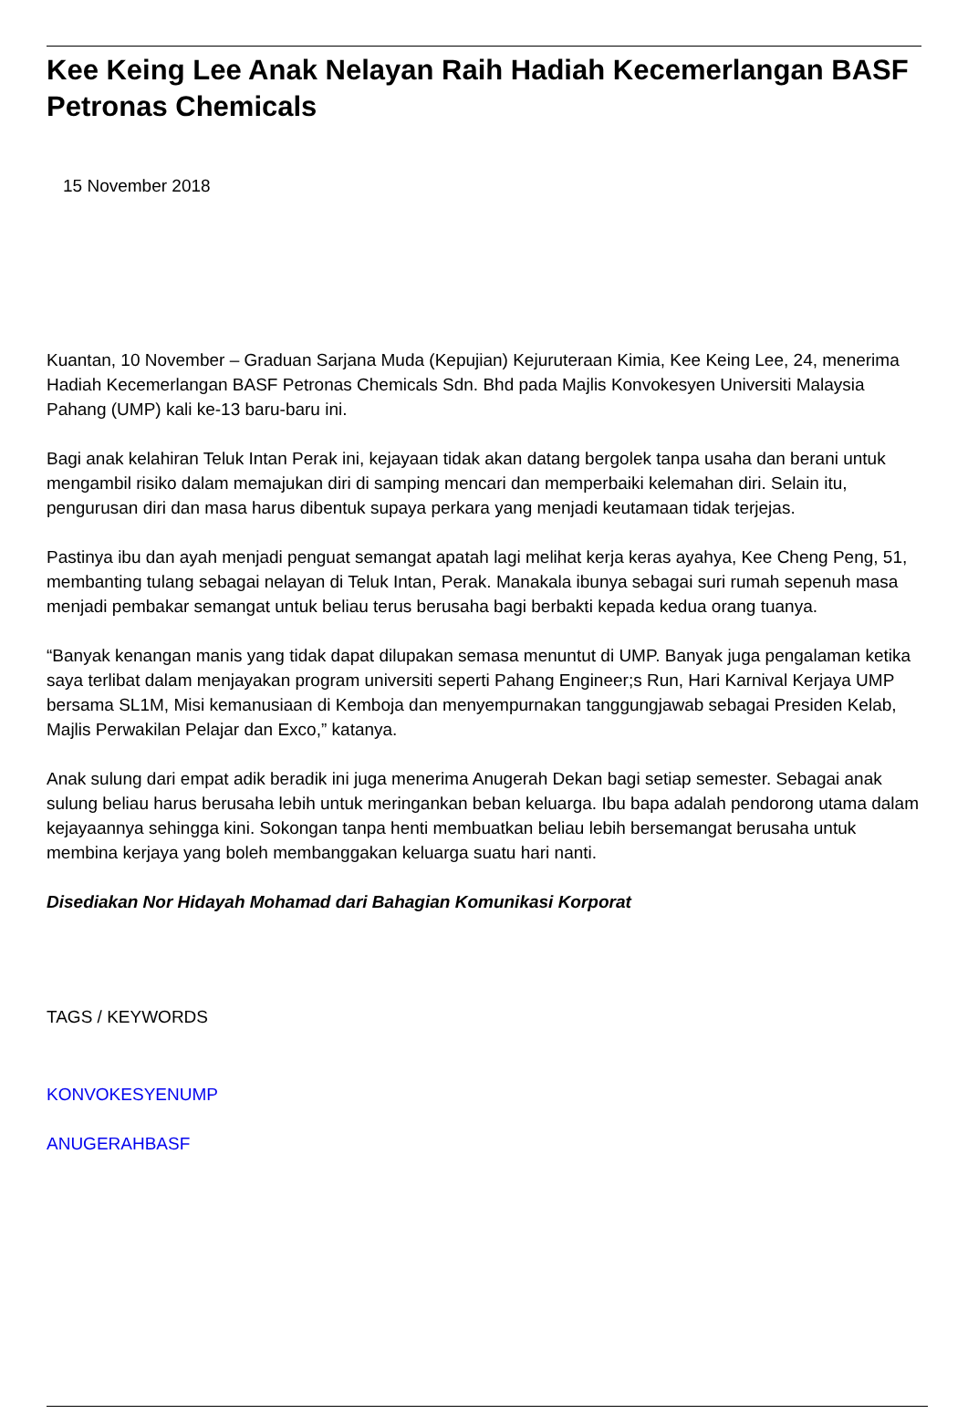Kee Keing Lee Anak Nelayan Raih Hadiah Kecemerlangan BASF Petronas Chemicals
15 November 2018
Kuantan, 10 November – Graduan Sarjana Muda (Kepujian) Kejuruteraan Kimia, Kee Keing Lee, 24, menerima Hadiah Kecemerlangan BASF Petronas Chemicals Sdn. Bhd pada Majlis Konvokesyen Universiti Malaysia Pahang (UMP) kali ke-13 baru-baru ini.
Bagi anak kelahiran Teluk Intan Perak ini, kejayaan tidak akan datang bergolek tanpa usaha dan berani untuk mengambil risiko dalam memajukan diri di samping mencari dan memperbaiki kelemahan diri. Selain itu, pengurusan diri dan masa harus dibentuk supaya perkara yang menjadi keutamaan tidak terjejas.
Pastinya ibu dan ayah menjadi penguat semangat apatah lagi melihat kerja keras ayahya, Kee Cheng Peng, 51, membanting tulang sebagai nelayan di Teluk Intan, Perak. Manakala ibunya sebagai suri rumah sepenuh masa menjadi pembakar semangat untuk beliau terus berusaha bagi berbakti kepada kedua orang tuanya.
“Banyak kenangan manis yang tidak dapat dilupakan semasa menuntut di UMP. Banyak juga pengalaman ketika saya terlibat dalam menjayakan program universiti seperti Pahang Engineer;s Run, Hari Karnival Kerjaya UMP bersama SL1M, Misi kemanusiaan di Kemboja dan menyempurnakan tanggungjawab sebagai Presiden Kelab, Majlis Perwakilan Pelajar dan Exco,” katanya.
Anak sulung dari empat adik beradik ini juga menerima Anugerah Dekan bagi setiap semester. Sebagai anak sulung beliau harus berusaha lebih untuk meringankan beban keluarga. Ibu bapa adalah pendorong utama dalam kejayaannya sehingga kini. Sokongan tanpa henti membuatkan beliau lebih bersemangat berusaha untuk membina kerjaya yang boleh membanggakan keluarga suatu hari nanti.
Disediakan Nor Hidayah Mohamad dari Bahagian Komunikasi Korporat
TAGS / KEYWORDS
KONVOKESYENUMP
ANUGERAHBASF